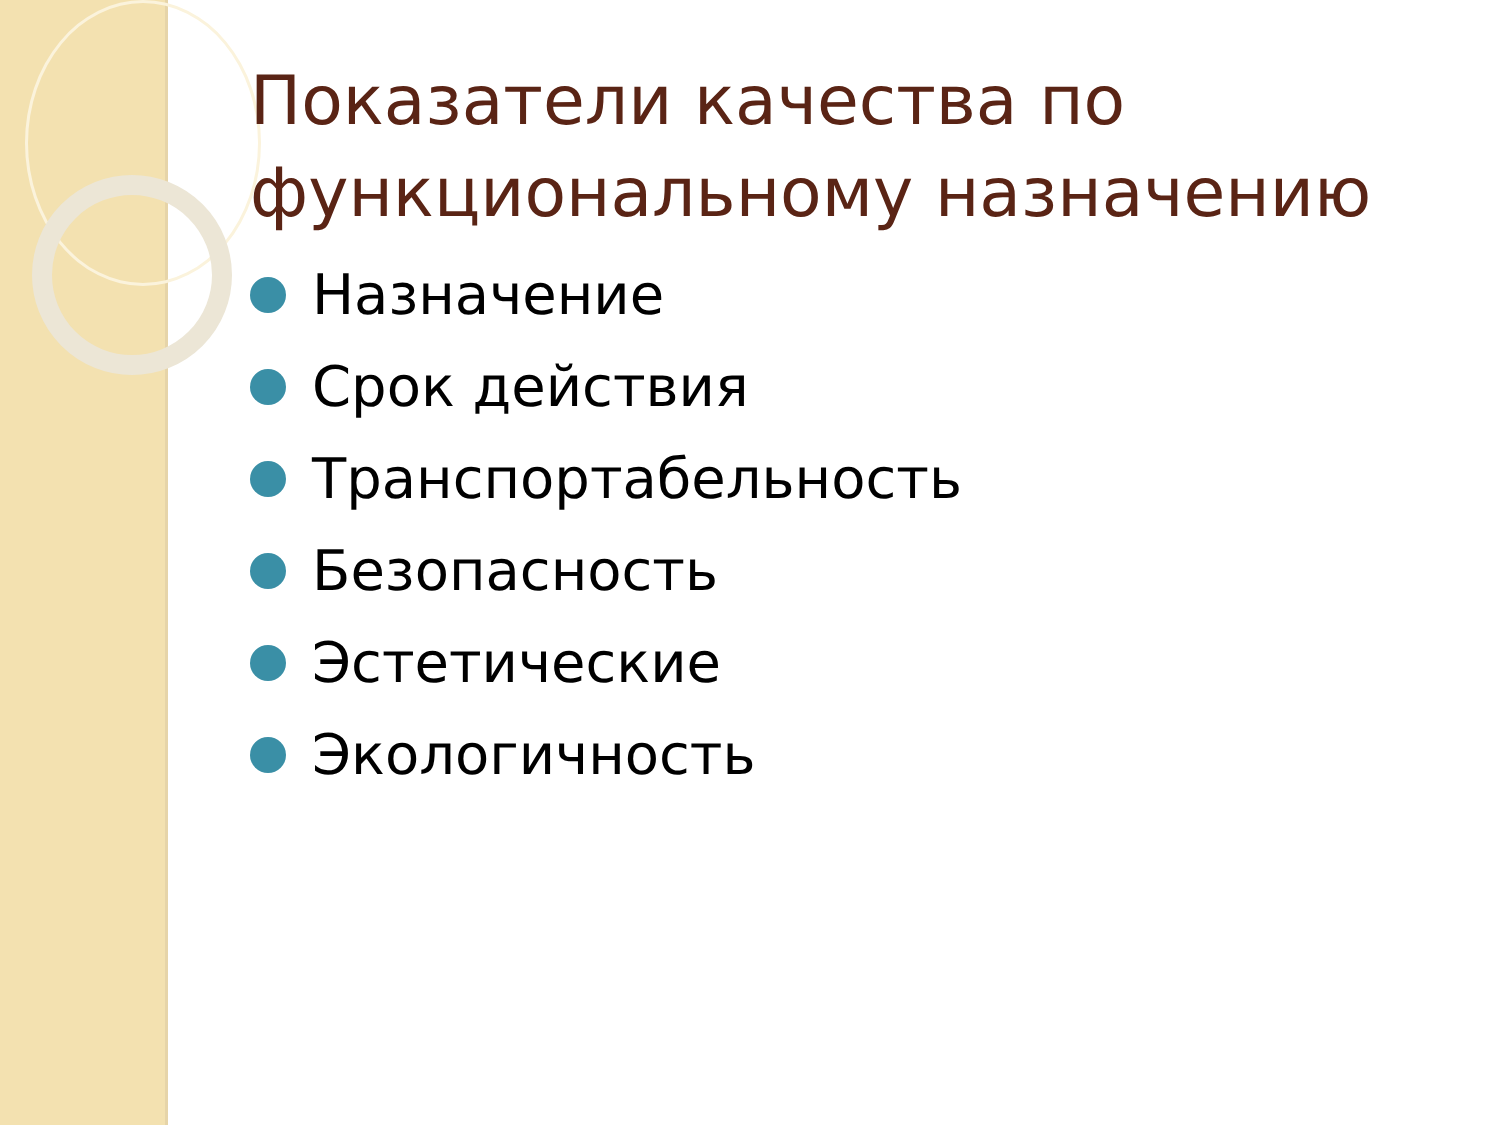Показатели качества по функциональному назначению
Назначение
Срок действия
Транспортабельность
Безопасность
Эстетические
Экологичность